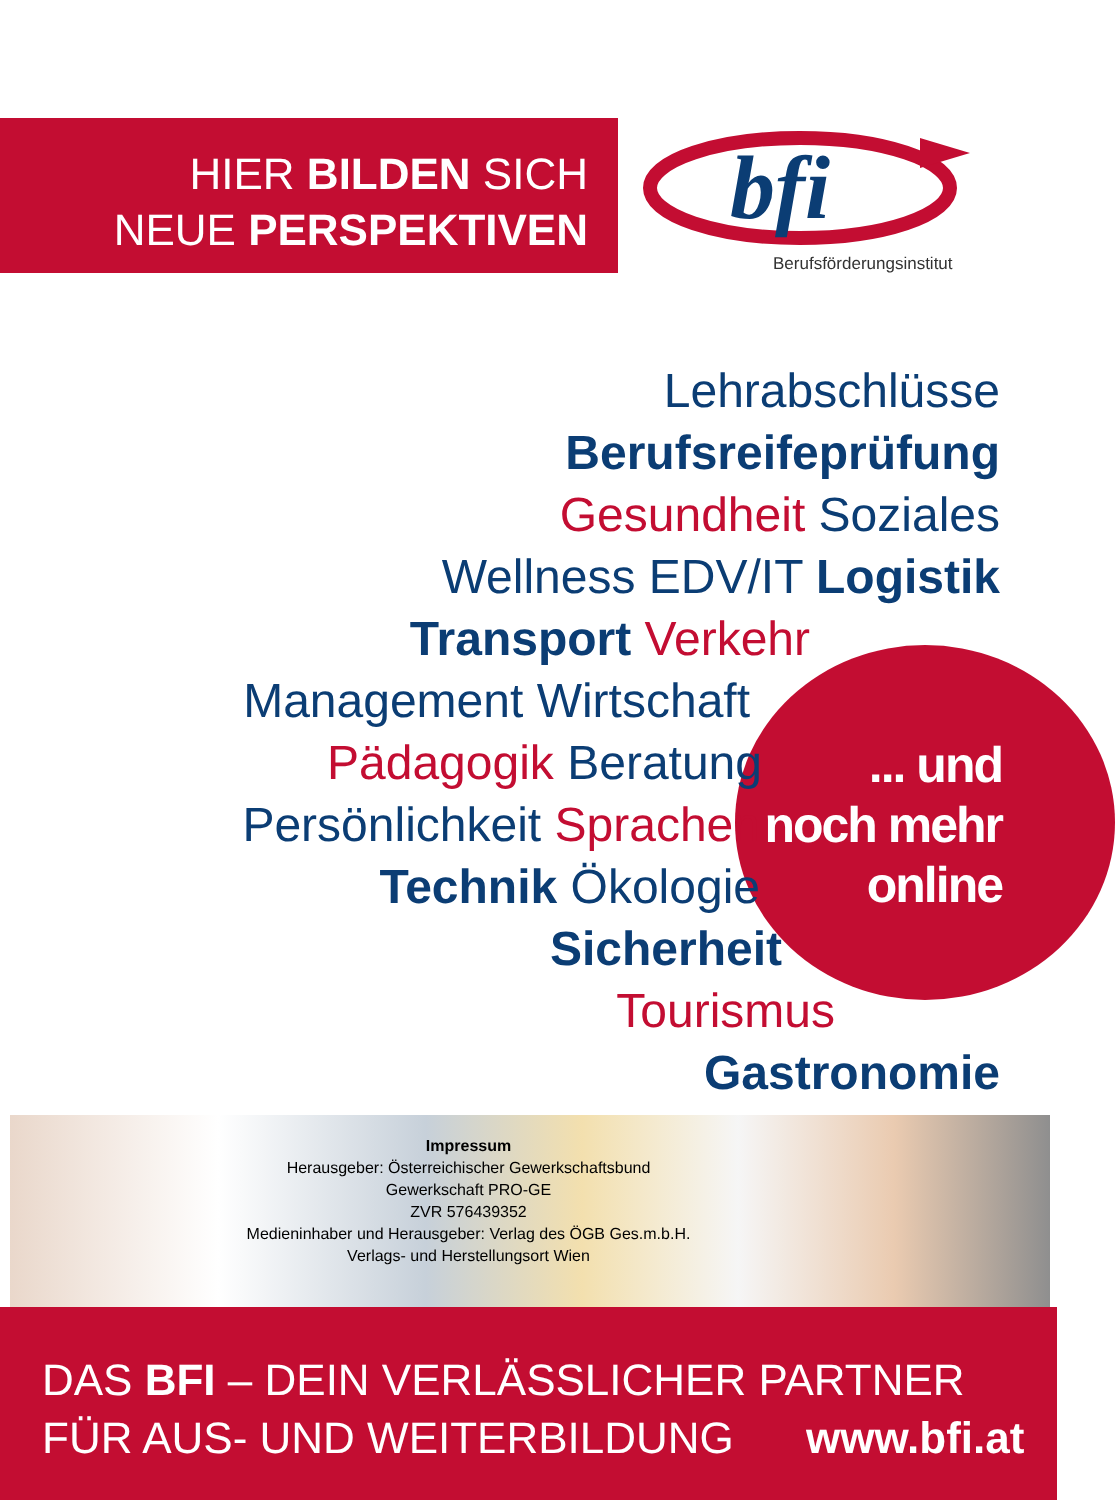HIER BILDEN SICH
NEUE PERSPEKTIVEN
bfi
Berufsförderungsinstitut
Lehrabschlüsse
Berufsreifeprüfung
Gesundheit Soziales
Wellness EDV/IT Logistik
Transport Verkehr
Management Wirtschaft
Pädagogik Beratung
Persönlichkeit Sprachen
Technik Ökologie
Sicherheit
Tourismus
Gastronomie
... und
noch mehr
online
Impressum
Herausgeber: Österreichischer Gewerkschaftsbund
Gewerkschaft PRO-GE
ZVR 576439352
Medieninhaber und Herausgeber: Verlag des ÖGB Ges.m.b.H.
Verlags- und Herstellungsort Wien
DAS BFI – DEIN VERLÄSSLICHER PARTNER
FÜR AUS- UND WEITERBILDUNG www.bfi.at